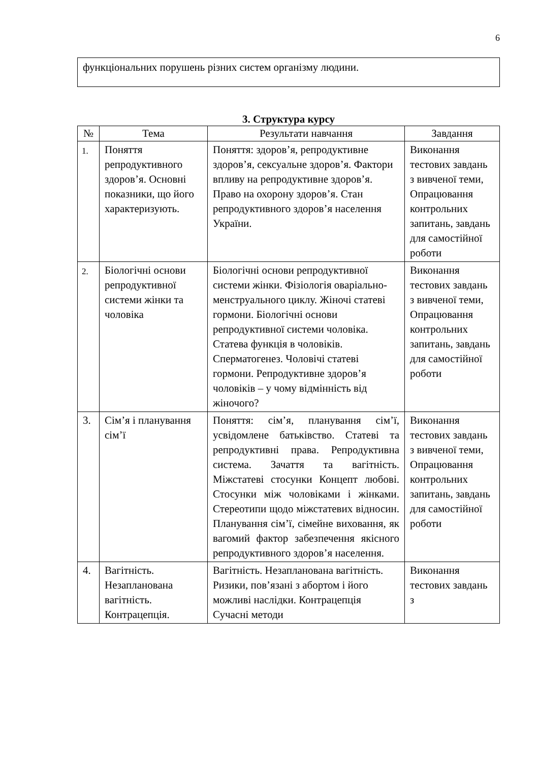6
функціональних порушень різних систем організму людини.
3. Структура курсу
| № | Тема | Результати навчання | Завдання |
| --- | --- | --- | --- |
| 1. | Поняття репродуктивного здоров’я. Основні показники, що його характеризують. | Поняття: здоров’я, репродуктивне здоров’я, сексуальне здоров’я. Фактори впливу на репродуктивне здоров’я. Право на охорону здоров’я. Стан репродуктивного здоров’я населення України. | Виконання тестових завдань з вивченої теми, Опрацювання контрольних запитань, завдань для самостійної роботи |
| 2. | Біологічні основи репродуктивної системи жінки та чоловіка | Біологічні основи репродуктивної системи жінки. Фізіологія оваріально-менструального циклу. Жіночі статеві гормони. Біологічні основи репродуктивної системи чоловіка. Статева функція в чоловіків. Сперматогенез. Чоловічі статеві гормони. Репродуктивне здоров’я чоловіків – у чому відмінність від жіночого? | Виконання тестових завдань з вивченої теми, Опрацювання контрольних запитань, завдань для самостійної роботи |
| 3. | Сім’я і планування сім’ї | Поняття: сім’я, планування сім’ї, усвідомлене батьківство. Статеві та репродуктивні права. Репродуктивна система. Зачаття та вагітність. Міжстатеві стосунки Концепт любові. Стосунки між чоловіками і жінками. Стереотипи щодо міжстатевих відносин. Планування сім’ї, сімейне виховання, як вагомий фактор забезпечення якісного репродуктивного здоров’я населення. | Виконання тестових завдань з вивченої теми, Опрацювання контрольних запитань, завдань для самостійної роботи |
| 4. | Вагітність. Незапланована вагітність. Контрацепція. | Вагітність. Незапланована вагітність. Ризики, пов’язані з абортом і його можливі наслідки. Контрацепція Сучасні методи | Виконання тестових завдань з |